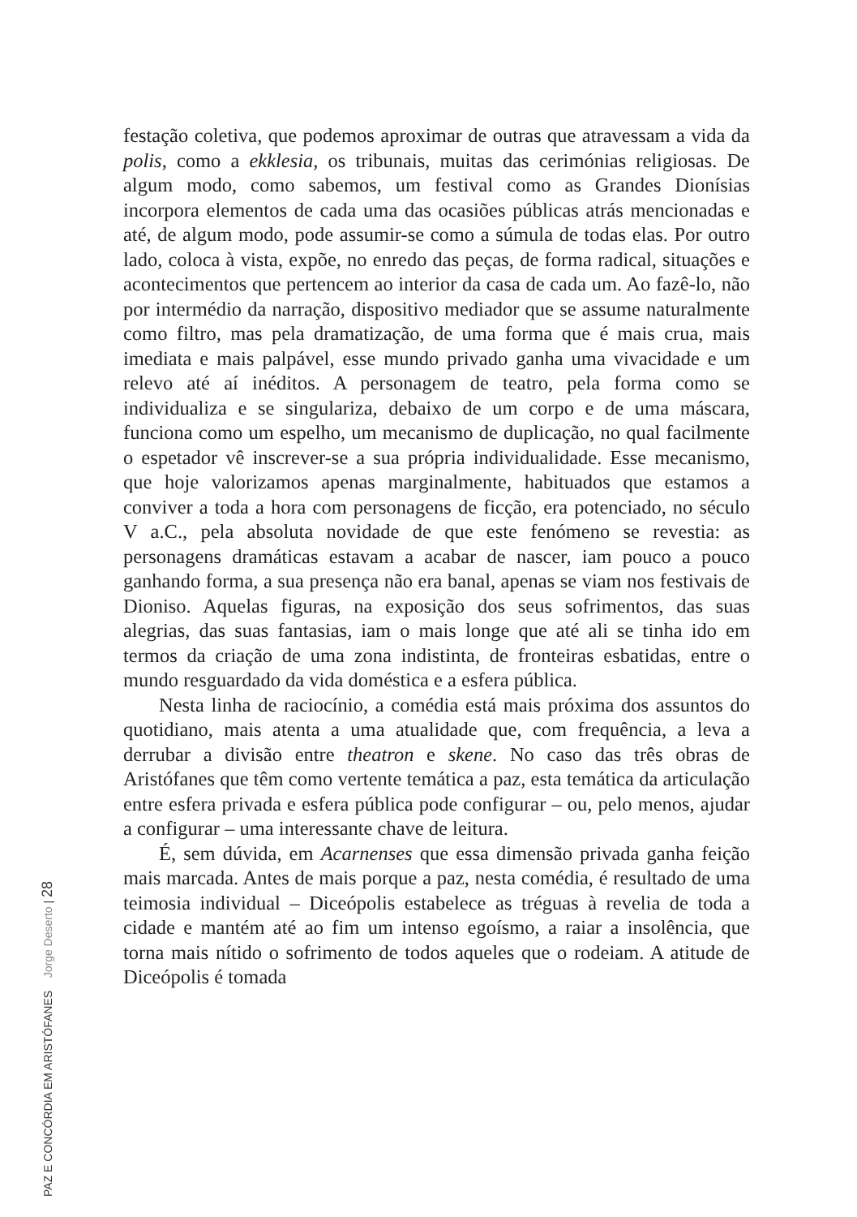festação coletiva, que podemos aproximar de outras que atravessam a vida da polis, como a ekklesia, os tribunais, muitas das cerimónias religiosas. De algum modo, como sabemos, um festival como as Grandes Dionísias incorpora elementos de cada uma das ocasiões públicas atrás mencionadas e até, de algum modo, pode assumir-se como a súmula de todas elas. Por outro lado, coloca à vista, expõe, no enredo das peças, de forma radical, situações e acontecimentos que pertencem ao interior da casa de cada um. Ao fazê-lo, não por intermédio da narração, dispositivo mediador que se assume naturalmente como filtro, mas pela dramatização, de uma forma que é mais crua, mais imediata e mais palpável, esse mundo privado ganha uma vivacidade e um relevo até aí inéditos. A personagem de teatro, pela forma como se individualiza e se singulariza, debaixo de um corpo e de uma máscara, funciona como um espelho, um mecanismo de duplicação, no qual facilmente o espetador vê inscrever-se a sua própria individualidade. Esse mecanismo, que hoje valorizamos apenas marginalmente, habituados que estamos a conviver a toda a hora com personagens de ficção, era potenciado, no século V a.C., pela absoluta novidade de que este fenómeno se revestia: as personagens dramáticas estavam a acabar de nascer, iam pouco a pouco ganhando forma, a sua presença não era banal, apenas se viam nos festivais de Dioniso. Aquelas figuras, na exposição dos seus sofrimentos, das suas alegrias, das suas fantasias, iam o mais longe que até ali se tinha ido em termos da criação de uma zona indistinta, de fronteiras esbatidas, entre o mundo resguardado da vida doméstica e a esfera pública.
Nesta linha de raciocínio, a comédia está mais próxima dos assuntos do quotidiano, mais atenta a uma atualidade que, com frequência, a leva a derrubar a divisão entre theatron e skene. No caso das três obras de Aristófanes que têm como vertente temática a paz, esta temática da articulação entre esfera privada e esfera pública pode configurar – ou, pelo menos, ajudar a configurar – uma interessante chave de leitura.
É, sem dúvida, em Acarnenses que essa dimensão privada ganha feição mais marcada. Antes de mais porque a paz, nesta comédia, é resultado de uma teimosia individual – Diceópolis estabelece as tréguas à revelia de toda a cidade e mantém até ao fim um intenso egoísmo, a raiar a insolência, que torna mais nítido o sofrimento de todos aqueles que o rodeiam. A atitude de Diceópolis é tomada
PAZ E CONCÓRDIA EM ARISTÓFANES Jorge Deserto | 28